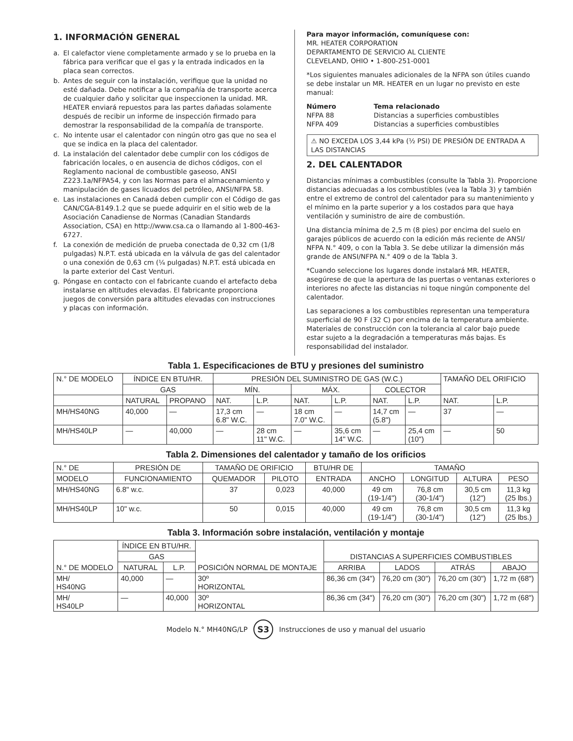1. INFORMACIÓN GENERAL
a. El calefactor viene completamente armado y se lo prueba en la fábrica para verificar que el gas y la entrada indicados en la placa sean correctos.
b. Antes de seguir con la instalación, verifique que la unidad no esté dañada. Debe notificar a la compañía de transporte acerca de cualquier daño y solicitar que inspeccionen la unidad. MR. HEATER enviará repuestos para las partes dañadas solamente después de recibir un informe de inspección firmado para demostrar la responsabilidad de la compañía de transporte.
c. No intente usar el calentador con ningún otro gas que no sea el que se indica en la placa del calentador.
d. La instalación del calentador debe cumplir con los códigos de fabricación locales, o en ausencia de dichos códigos, con el Reglamento nacional de combustible gaseoso, ANSI Z223.1a/NFPA54, y con las Normas para el almacenamiento y manipulación de gases licuados del petróleo, ANSI/NFPA 58.
e. Las instalaciones en Canadá deben cumplir con el Código de gas CAN/CGA-B149.1.2 que se puede adquirir en el sitio web de la Asociación Canadiense de Normas (Canadian Standards Association, CSA) en http://www.csa.ca o llamando al 1-800-463-6727.
f. La conexión de medición de prueba conectada de 0,32 cm (1/8 pulgadas) N.P.T. está ubicada en la válvula de gas del calentador o una conexión de 0,63 cm (¼ pulgadas) N.P.T. está ubicada en la parte exterior del Cast Venturi.
g. Póngase en contacto con el fabricante cuando el artefacto deba instalarse en altitudes elevadas. El fabricante proporciona juegos de conversión para altitudes elevadas con instrucciones y placas con información.
Para mayor información, comuníquese con:
MR. HEATER CORPORATION
DEPARTAMENTO DE SERVICIO AL CLIENTE
CLEVELAND, OHIO • 1-800-251-0001
*Los siguientes manuales adicionales de la NFPA son útiles cuando se debe instalar un MR. HEATER en un lugar no previsto en este manual:
Número Tema relacionado NFPA 88 Distancias a superficies combustibles NFPA 409 Distancias a superficies combustibles
⚠ NO EXCEDA LOS 3,44 kPa (½ PSI) DE PRESIÓN DE ENTRADA A LAS DISTANCIAS
2. DEL CALENTADOR
Distancias mínimas a combustibles (consulte la Tabla 3). Proporcione distancias adecuadas a los combustibles (vea la Tabla 3) y también entre el extremo de control del calentador para su mantenimiento y el mínimo en la parte superior y a los costados para que haya ventilación y suministro de aire de combustión.
Una distancia mínima de 2,5 m (8 pies) por encima del suelo en garajes públicos de acuerdo con la edición más reciente de ANSI/ NFPA N.° 409, o con la Tabla 3. Se debe utilizar la dimensión más grande de ANSI/NFPA N.° 409 o de la Tabla 3.
*Cuando seleccione los lugares donde instalará MR. HEATER, asegúrese de que la apertura de las puertas o ventanas exteriores o interiores no afecte las distancias ni toque ningún componente del calentador.
Las separaciones a los combustibles representan una temperatura superficial de 90 F (32 C) por encima de la temperatura ambiente. Materiales de construcción con la tolerancia al calor bajo puede estar sujeto a la degradación a temperaturas más bajas. Es responsabilidad del instalador.
Tabla 1. Especificaciones de BTU y presiones del suministro
| N.° DE MODELO | ÍNDICE EN BTU/HR. | | PRESIÓN DEL SUMINISTRO DE GAS (W.C.) | | | | | | TAMAÑO DEL ORIFICIO | |
| --- | --- | --- | --- | --- | --- | --- | --- | --- | --- | --- |
| | GAS | | MÍN. | | MÁX. | | COLECTOR | | | |
| | NATURAL | PROPANO | NAT. | L.P. | NAT. | L.P. | NAT. | L.P. | NAT. | L.P. |
| MH/HS40NG | 40,000 | — | 17,3 cm 6.8" W.C. | — | 18 cm 7.0" W.C. | — | 14,7 cm (5.8") | — | 37 | — |
| MH/HS40LP | — | 40,000 | — | 28 cm 11" W.C. | — | 35,6 cm 14" W.C. | — | 25,4 cm (10") | — | 50 |
Tabla 2. Dimensiones del calentador y tamaño de los orificios
| N.° DE | PRESIÓN DE | TAMAÑO DE ORIFICIO | | BTU/HR DE | TAMAÑO | | | |
| --- | --- | --- | --- | --- | --- | --- | --- | --- |
| MODELO | FUNCIONAMIENTO | QUEMADOR | PILOTO | ENTRADA | ANCHO | LONGITUD | ALTURA | PESO |
| MH/HS40NG | 6.8" w.c. | 37 | 0,023 | 40,000 | 49 cm (19-1/4") | 76,8 cm (30-1/4") | 30,5 cm (12") | 11,3 kg (25 lbs.) |
| MH/HS40LP | 10" w.c. | 50 | 0,015 | 40,000 | 49 cm (19-1/4") | 76,8 cm (30-1/4") | 30,5 cm (12") | 11,3 kg (25 lbs.) |
Tabla 3. Información sobre instalación, ventilación y montaje
| N.° DE MODELO | ÍNDICE EN BTU/HR. | | POSICIÓN NORMAL DE MONTAJE | DISTANCIAS A SUPERFICIES COMBUSTIBLES | | | |
| --- | --- | --- | --- | --- | --- | --- | --- |
| | GAS | | | | | | |
| | NATURAL | L.P. | | ARRIBA | LADOS | ATRÁS | ABAJO |
| MH/ HS40NG | 40,000 | — | 30º HORIZONTAL | 86,36 cm (34") | 76,20 cm (30") | 76,20 cm (30") | 1,72 m (68") |
| MH/ HS40LP | — | 40,000 | 30º HORIZONTAL | 86,36 cm (34") | 76,20 cm (30") | 76,20 cm (30") | 1,72 m (68") |
Modelo N.° MH40NG/LP S3 Instrucciones de uso y manual del usuario